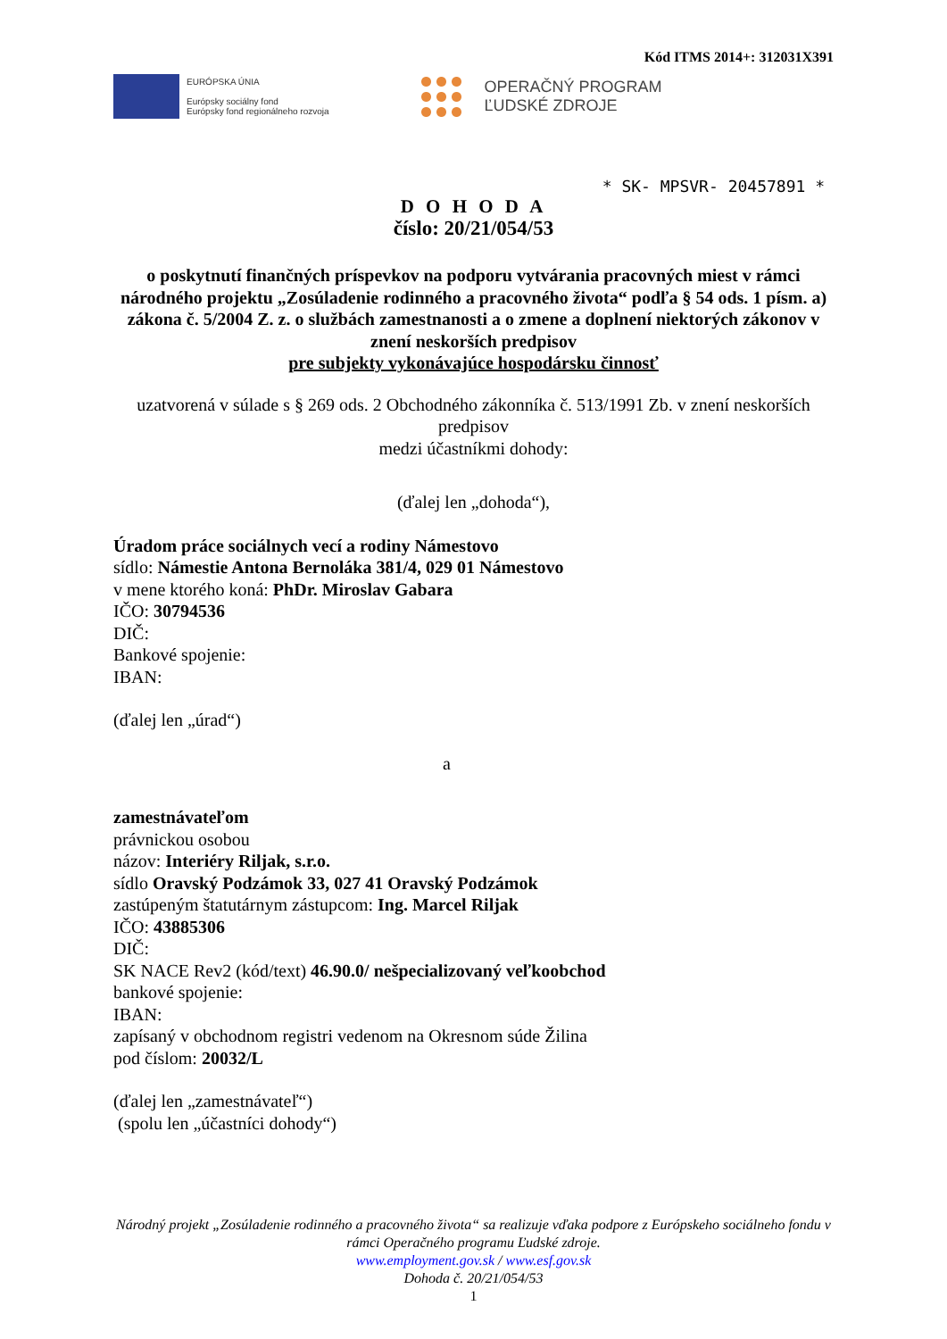Kód ITMS 2014+: 312031X391
EURÓPSKA ÚNIA
Európsky sociálny fond
Európsky fond regionálneho rozvoja
OPERAČNÝ PROGRAM
ĽUDSKÉ ZDROJE
* SK- MPSVR- 20457891 *
D O H O D A
číslo: 20/21/054/53
o poskytnutí finančných príspevkov na podporu vytvárania pracovných miest v rámci národného projektu „Zosúladenie rodinného a pracovného života“ podľa § 54 ods. 1 písm. a) zákona č. 5/2004 Z. z. o službách zamestnanosti a o zmene a doplnení niektorých zákonov v znení neskorších predpisov
pre subjekty vykonávajúce hospodársku činnosť
uzatvorená v súlade s § 269 ods. 2 Obchodného zákonníka č. 513/1991 Zb. v znení neskorších predpisov
medzi účastníkmi dohody:
(ďalej len „dohoda“),
Úradom práce sociálnych vecí a rodiny Námestovo
sídlo: Námestie Antona Bernoláka 381/4, 029 01 Námestovo
v mene ktorého koná: PhDr. Miroslav Gabara
IČO: 30794536
DIČ:
Bankové spojenie:
IBAN:
(ďalej len „úrad“)
a
zamestnávateľom
právnickou osobou
názov: Interiéry Riljak, s.r.o.
sídlo Oravský Podzámok 33, 027 41 Oravský Podzámok
zastúpeným štatutárnym zástupcom: Ing. Marcel Riljak
IČO: 43885306
DIČ:
SK NACE Rev2 (kód/text) 46.90.0/ nešpecializovaný veľkoobchod
bankové spojenie:
IBAN:
zapísaný v obchodnom registri vedenom na Okresnom súde Žilina
pod číslom: 20032/L
(ďalej len „zamestnávateľ“)
(spolu len „účastníci dohody“)
Národný projekt „Zosúladenie rodinného a pracovného života“ sa realizuje vďaka podpore z Európskeho sociálneho fondu v rámci Operačného programu Ľudské zdroje.
www.employment.gov.sk / www.esf.gov.sk
Dohoda č. 20/21/054/53
1